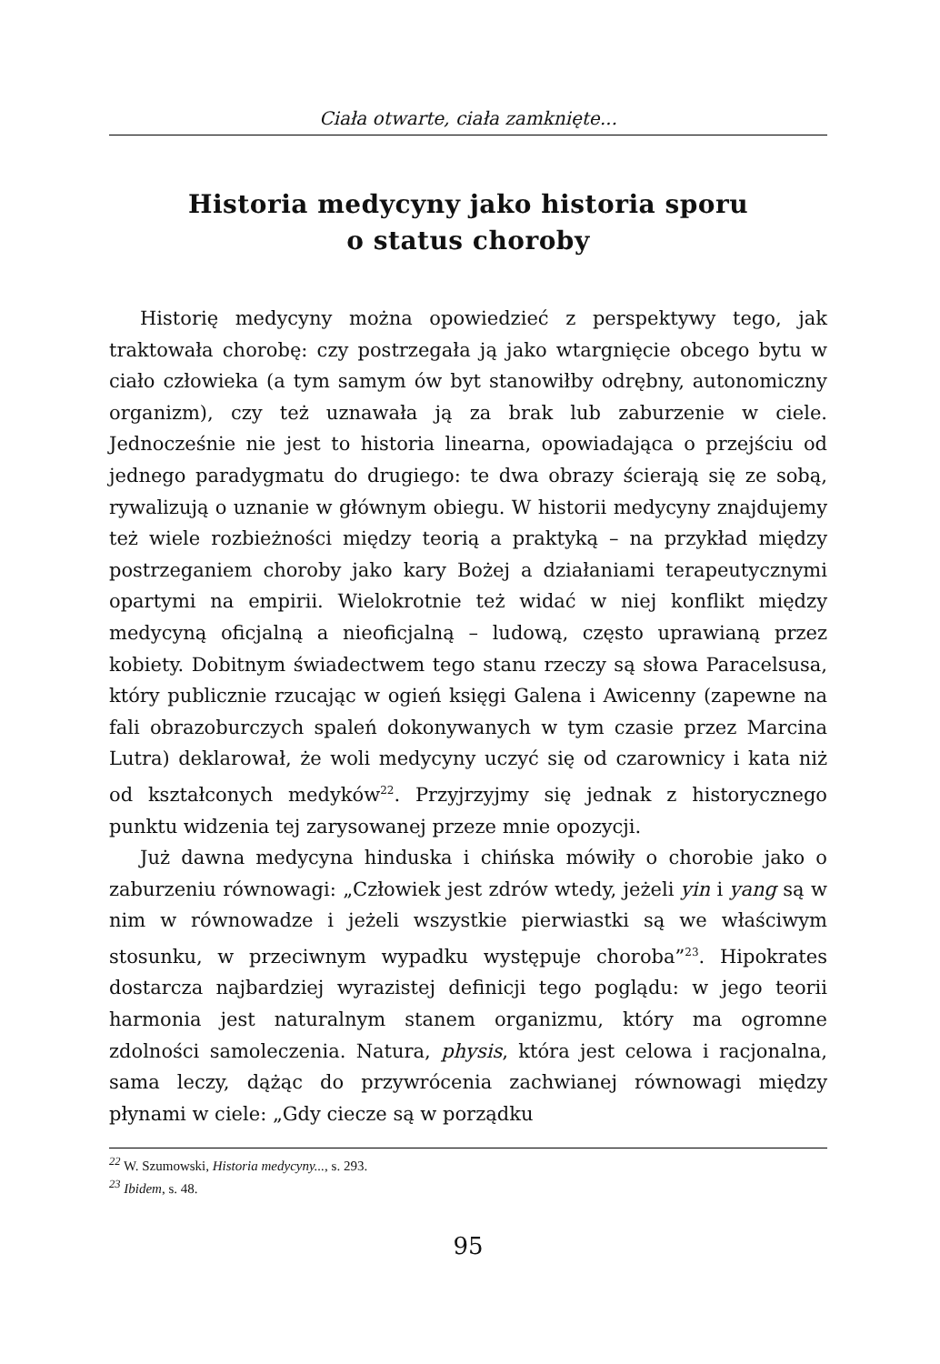Ciała otwarte, ciała zamknięte...
Historia medycyny jako historia sporu
o status choroby
Historię medycyny można opowiedzieć z perspektywy tego, jak traktowała chorobę: czy postrzegała ją jako wtargnięcie obcego bytu w ciało człowieka (a tym samym ów byt stanowiłby odrębny, autonomiczny organizm), czy też uznawała ją za brak lub zaburzenie w ciele. Jednocześnie nie jest to historia linearna, opowiadająca o przejściu od jednego paradygmatu do drugiego: te dwa obrazy ścierają się ze sobą, rywalizują o uznanie w głównym obiegu. W historii medycyny znajdujemy też wiele rozbieżności między teorią a praktyką – na przykład między postrzeganiem choroby jako kary Bożej a działaniami terapeutycznymi opartymi na empirii. Wielokrotnie też widać w niej konflikt między medycyną oficjalną a nieoficjalną – ludową, często uprawianą przez kobiety. Dobitnym świadectwem tego stanu rzeczy są słowa Paracelsusa, który publicznie rzucając w ogień księgi Galena i Awicenny (zapewne na fali obrazoburczych spaleń dokonywanych w tym czasie przez Marcina Lutra) deklarował, że woli medycyny uczyć się od czarownicy i kata niż od kształconych medyków<sup>22</sup>. Przyjrzyjmy się jednak z historycznego punktu widzenia tej zarysowanej przeze mnie opozycji.
Już dawna medycyna hinduska i chińska mówiły o chorobie jako o zaburzeniu równowagi: „Człowiek jest zdrów wtedy, jeżeli yin i yang są w nim w równowadze i jeżeli wszystkie pierwiastki są we właściwym stosunku, w przeciwnym wypadku występuje choroba”<sup>23</sup>. Hipokrates dostarcza najbardziej wyrazistej definicji tego poglądu: w jego teorii harmonia jest naturalnym stanem organizmu, który ma ogromne zdolności samoleczenia. Natura, physis, która jest celowa i racjonalna, sama leczy, dążąc do przywrócenia zachwianej równowagi między płynami w ciele: „Gdy ciecze są w porządku
<sup>22</sup> W. Szumowski, Historia medycyny..., s. 293.
<sup>23</sup> Ibidem, s. 48.
95